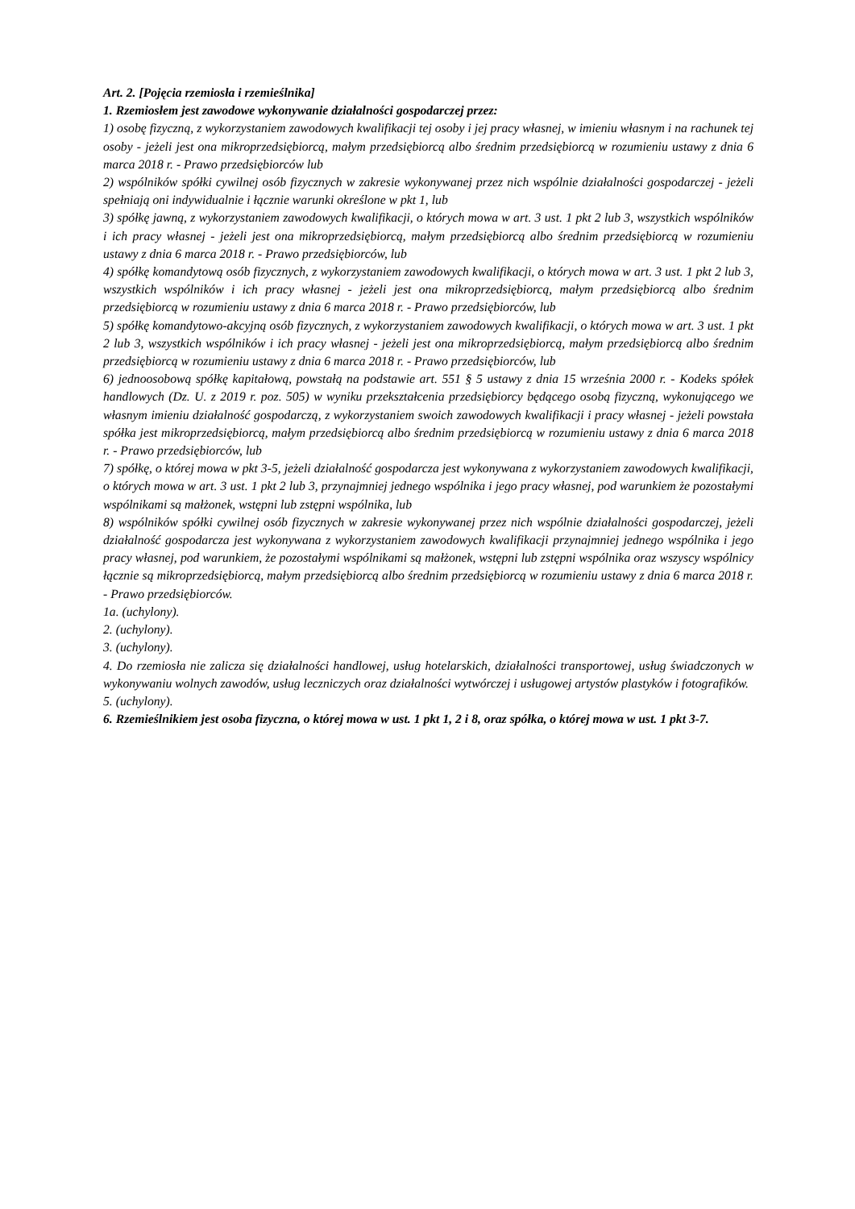Art. 2. [Pojęcia rzemiosła i rzemieślnika]
1. Rzemiosłem jest zawodowe wykonywanie działalności gospodarczej przez:
1) osobę fizyczną, z wykorzystaniem zawodowych kwalifikacji tej osoby i jej pracy własnej, w imieniu własnym i na rachunek tej osoby - jeżeli jest ona mikroprzedsiębiorcą, małym przedsiębiorcą albo średnim przedsiębiorcą w rozumieniu ustawy z dnia 6 marca 2018 r. - Prawo przedsiębiorców lub
2) wspólników spółki cywilnej osób fizycznych w zakresie wykonywanej przez nich wspólnie działalności gospodarczej - jeżeli spełniają oni indywidualnie i łącznie warunki określone w pkt 1, lub
3) spółkę jawną, z wykorzystaniem zawodowych kwalifikacji, o których mowa w art. 3 ust. 1 pkt 2 lub 3, wszystkich wspólników i ich pracy własnej - jeżeli jest ona mikroprzedsiębiorcą, małym przedsiębiorcą albo średnim przedsiębiorcą w rozumieniu ustawy z dnia 6 marca 2018 r. - Prawo przedsiębiorców, lub
4) spółkę komandytową osób fizycznych, z wykorzystaniem zawodowych kwalifikacji, o których mowa w art. 3 ust. 1 pkt 2 lub 3, wszystkich wspólników i ich pracy własnej - jeżeli jest ona mikroprzedsiębiorcą, małym przedsiębiorcą albo średnim przedsiębiorcą w rozumieniu ustawy z dnia 6 marca 2018 r. - Prawo przedsiębiorców, lub
5) spółkę komandytowo-akcyjną osób fizycznych, z wykorzystaniem zawodowych kwalifikacji, o których mowa w art. 3 ust. 1 pkt 2 lub 3, wszystkich wspólników i ich pracy własnej - jeżeli jest ona mikroprzedsiębiorcą, małym przedsiębiorcą albo średnim przedsiębiorcą w rozumieniu ustawy z dnia 6 marca 2018 r. - Prawo przedsiębiorców, lub
6) jednoosobową spółkę kapitałową, powstałą na podstawie art. 551 § 5 ustawy z dnia 15 września 2000 r. - Kodeks spółek handlowych (Dz. U. z 2019 r. poz. 505) w wyniku przekształcenia przedsiębiorcy będącego osobą fizyczną, wykonującego we własnym imieniu działalność gospodarczą, z wykorzystaniem swoich zawodowych kwalifikacji i pracy własnej - jeżeli powstała spółka jest mikroprzedsiębiorcą, małym przedsiębiorcą albo średnim przedsiębiorcą w rozumieniu ustawy z dnia 6 marca 2018 r. - Prawo przedsiębiorców, lub
7) spółkę, o której mowa w pkt 3-5, jeżeli działalność gospodarcza jest wykonywana z wykorzystaniem zawodowych kwalifikacji, o których mowa w art. 3 ust. 1 pkt 2 lub 3, przynajmniej jednego wspólnika i jego pracy własnej, pod warunkiem że pozostałymi wspólnikami są małżonek, wstępni lub zstępni wspólnika, lub
8) wspólników spółki cywilnej osób fizycznych w zakresie wykonywanej przez nich wspólnie działalności gospodarczej, jeżeli działalność gospodarcza jest wykonywana z wykorzystaniem zawodowych kwalifikacji przynajmniej jednego wspólnika i jego pracy własnej, pod warunkiem, że pozostałymi wspólnikami są małżonek, wstępni lub zstępni wspólnika oraz wszyscy wspólnicy łącznie są mikroprzedsiębiorcą, małym przedsiębiorcą albo średnim przedsiębiorcą w rozumieniu ustawy z dnia 6 marca 2018 r. - Prawo przedsiębiorców.
1a. (uchylony).
2. (uchylony).
3. (uchylony).
4. Do rzemiosła nie zalicza się działalności handlowej, usług hotelarskich, działalności transportowej, usług świadczonych w wykonywaniu wolnych zawodów, usług leczniczych oraz działalności wytwórczej i usługowej artystów plastyków i fotografików.
5. (uchylony).
6. Rzemieślnikiem jest osoba fizyczna, o której mowa w ust. 1 pkt 1, 2 i 8, oraz spółka, o której mowa w ust. 1 pkt 3-7.